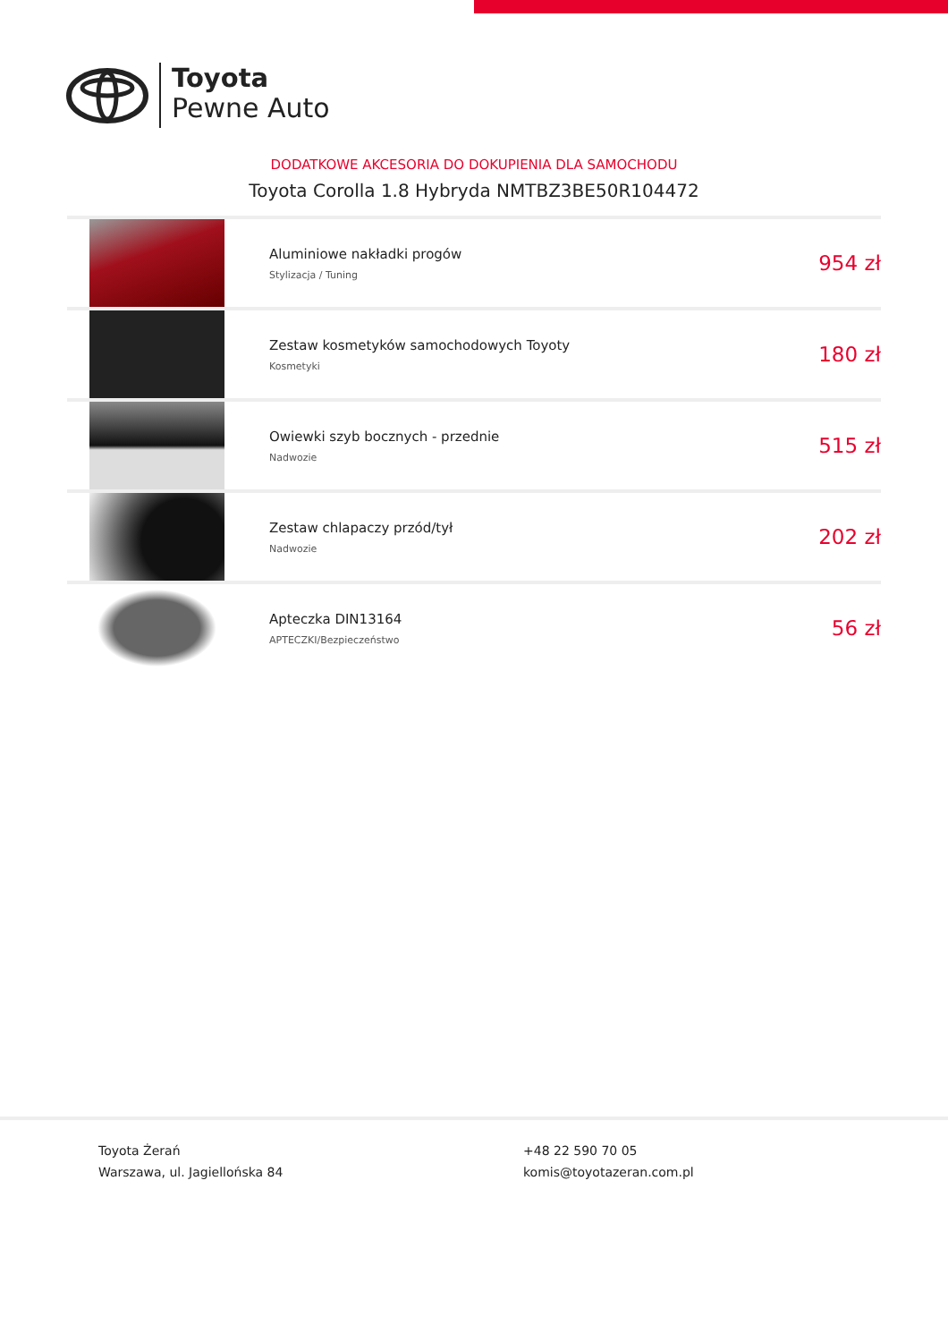Toyota
Pewne Auto
DODATKOWE AKCESORIA DO DOKUPIENIA DLA SAMOCHODU
Toyota Corolla 1.8 Hybryda NMTBZ3BE50R104472
| | Aluminiowe nakładki progów Stylizacja / Tuning | 954 zł |
| | Zestaw kosmetyków samochodowych Toyoty Kosmetyki | 180 zł |
| | Owiewki szyb bocznych - przednie Nadwozie | 515 zł |
| | Zestaw chlapaczy przód/tył Nadwozie | 202 zł |
| | Apteczka DIN13164 APTECZKI/Bezpieczeństwo | 56 zł |
Toyota Żerań
Warszawa, ul. Jagiellońska 84
+48 22 590 70 05
komis@toyotazeran.com.pl